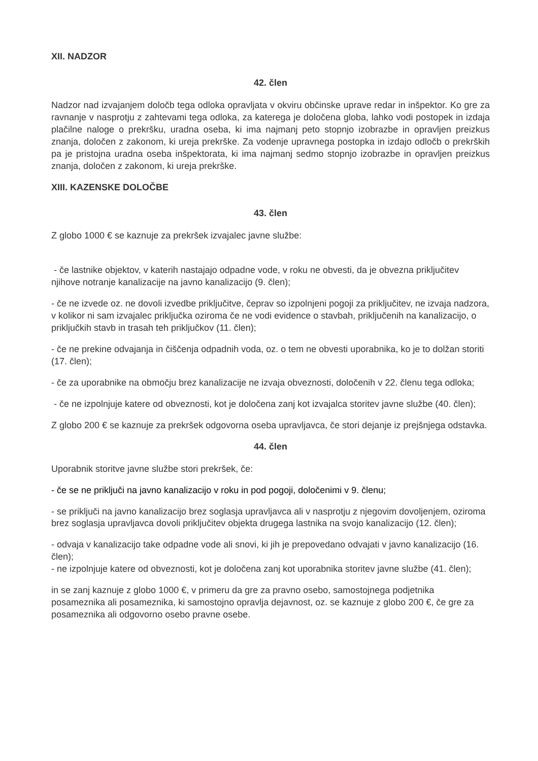XII. NADZOR
42. člen
Nadzor nad izvajanjem določb tega odloka opravljata v okviru občinske uprave redar in inšpektor. Ko gre za ravnanje v nasprotju z zahtevami tega odloka, za katerega je določena globa, lahko vodi postopek in izdaja plačilne naloge o prekršku, uradna oseba, ki ima najmanj peto stopnjo izobrazbe in opravljen preizkus znanja, določen z zakonom, ki ureja prekrške. Za vodenje upravnega postopka in izdajo odločb o prekrških pa je pristojna uradna oseba inšpektorata, ki ima najmanj sedmo stopnjo izobrazbe in opravljen preizkus znanja, določen z zakonom, ki ureja prekrške.
XIII. KAZENSKE DOLOČBE
43. člen
Z globo 1000 € se kaznuje za prekršek izvajalec javne službe:
- če lastnike objektov, v katerih nastajajo odpadne vode, v roku ne obvesti, da je obvezna priključitev njihove notranje kanalizacije na javno kanalizacijo (9. člen);
- če ne izvede oz. ne dovoli izvedbe priključitve, čeprav so izpolnjeni pogoji za priključitev, ne izvaja nadzora, v kolikor ni sam izvajalec priključka oziroma če ne vodi evidence o stavbah, priključenih na kanalizacijo, o priključkih stavb in trasah teh priključkov (11. člen);
- če ne prekine odvajanja in čiščenja odpadnih voda, oz. o tem ne obvesti uporabnika, ko je to dolžan storiti (17. člen);
- če za uporabnike na območju brez kanalizacije ne izvaja obveznosti, določenih v 22. členu tega odloka;
- če ne izpolnjuje katere od obveznosti, kot je določena zanj kot izvajalca storitev javne službe (40. člen);
Z globo 200 € se kaznuje za prekršek odgovorna oseba upravljavca, če stori dejanje iz prejšnjega odstavka.
44. člen
Uporabnik storitve javne službe stori prekršek, če:
- če se ne priključi na javno kanalizacijo v roku in pod pogoji, določenimi v 9. členu;
- se priključi na javno kanalizacijo brez soglasja upravljavca ali v nasprotju z njegovim dovoljenjem, oziroma brez soglasja upravljavca dovoli priključitev objekta drugega lastnika na svojo kanalizacijo (12. člen);
- odvaja v kanalizacijo take odpadne vode ali snovi, ki jih je prepovedano odvajati v javno kanalizacijo (16. člen);
- ne izpolnjuje katere od obveznosti, kot je določena zanj kot uporabnika storitev javne službe (41. člen);
in se zanj kaznuje z globo 1000 €, v primeru da gre za pravno osebo, samostojnega podjetnika posameznika ali posameznika, ki samostojno opravlja dejavnost, oz. se kaznuje z globo 200 €, če gre za posameznika ali odgovorno osebo pravne osebe.